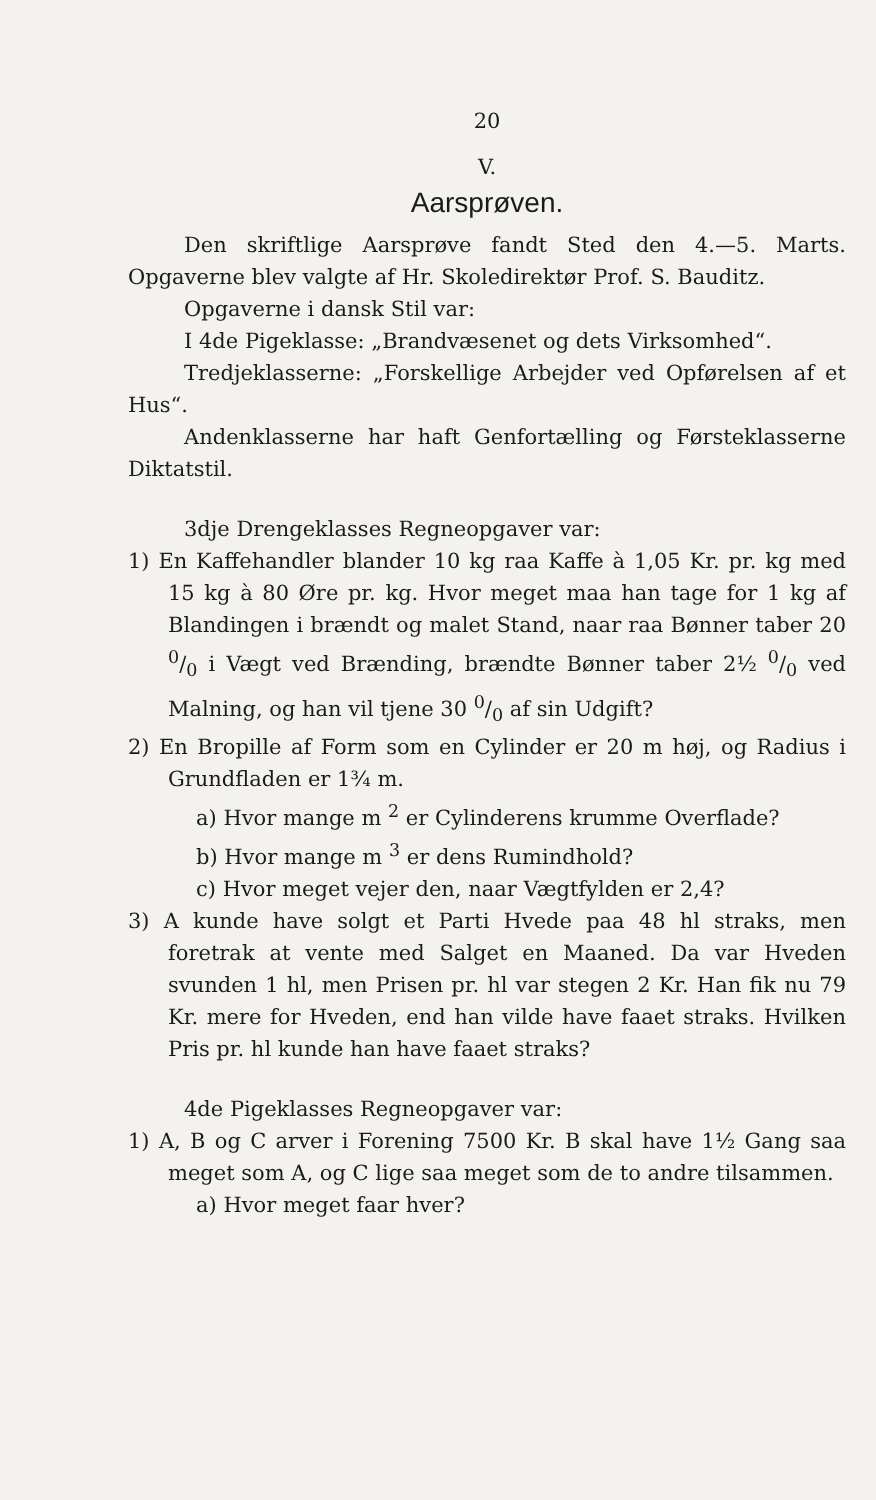20
V.
Aarsprøven.
Den skriftlige Aarsprøve fandt Sted den 4.—5. Marts. Opgaverne blev valgte af Hr. Skoledirektør Prof. S. Bauditz.
Opgaverne i dansk Stil var:
I 4de Pigeklasse: „Brandvæsenet og dets Virksomhed“.
Tredjeklasserne: „Forskellige Arbejder ved Opførelsen af et Hus“.
Andenklasserne har haft Genfortælling og Førsteklasserne Diktatstil.
3dje Drengeklasses Regneopgaver var:
1) En Kaffehandler blander 10 kg raa Kaffe à 1,05 Kr. pr. kg med 15 kg à 80 Øre pr. kg. Hvor meget maa han tage for 1 kg af Blandingen i brændt og malet Stand, naar raa Bønner taber 20 0/0 i Vægt ved Brænding, brændte Bønner taber 2½ 0/0 ved Malning, og han vil tjene 30 0/0 af sin Udgift?
2) En Bropille af Form som en Cylinder er 20 m høj, og Radius i Grundfladen er 1¾ m.
a) Hvor mange m <sup>2</sup> er Cylinderens krumme Overflade?
b) Hvor mange m <sup>3</sup> er dens Rumindhold?
c) Hvor meget vejer den, naar Vægtfylden er 2,4?
3) A kunde have solgt et Parti Hvede paa 48 hl straks, men foretrak at vente med Salget en Maaned. Da var Hveden svunden 1 hl, men Prisen pr. hl var stegen 2 Kr. Han fik nu 79 Kr. mere for Hveden, end han vilde have faaet straks. Hvilken Pris pr. hl kunde han have faaet straks?
4de Pigeklasses Regneopgaver var:
1) A, B og C arver i Forening 7500 Kr. B skal have 1½ Gang saa meget som A, og C lige saa meget som de to andre tilsammen.
a) Hvor meget faar hver?